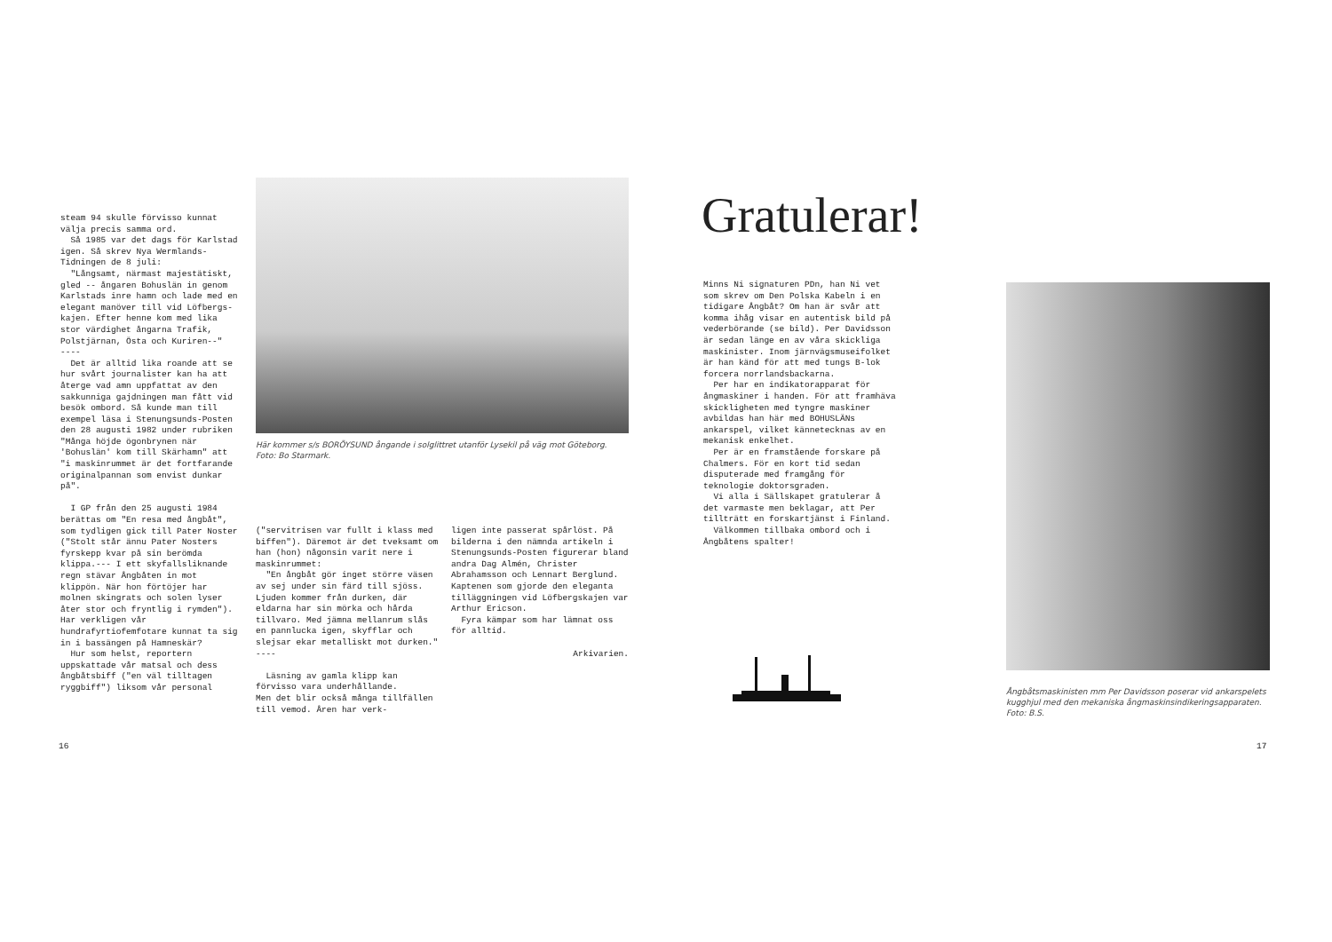steam 94 skulle förvisso kunnat välja precis samma ord.
Så 1985 var det dags för Karlstad igen. Så skrev Nya Wermlands-Tidningen de 8 juli:
"Långsamt, närmast majestätiskt, gled -- ångaren Bohuslän in genom Karlstads inre hamn och lade med en elegant manöver till vid Löfbergs-kajen. Efter henne kom med lika stor värdighet ångarna Trafik, Polstjärnan, Östa och Kuriren--"
----
Det är alltid lika roande att se hur svårt journalister kan ha att återge vad amn uppfattat av den sakkunniga gajdningen man fått vid besök ombord. Så kunde man till exempel läsa i Stenungsunds-Posten den 28 augusti 1982 under rubriken "Många höjde ögonbrynen när 'Bohuslän' kom till Skärhamn" att "i maskinrummet är det fortfarande originalpannan som envist dunkar på".
I GP från den 25 augusti 1984 berättas om "En resa med ångbåt", som tydligen gick till Pater Noster ("Stolt står ännu Pater Nosters fyrskepp kvar på sin berömda klippa.--- I ett skyfallsliknande regn stävar Ångbåten in mot klippön. När hon förtöjer har molnen skingrats och solen lyser åter stor och fryntlig i rymden"). Har verkligen vår hundrafyrtiofemfotare kunnat ta sig in i bassängen på Hamneskär?
Hur som helst, reportern uppskattade vår matsal och dess ångbåtsbiff ("en väl tilltagen ryggbiff") liksom vår personal
16
Här kommer s/s BORÖYSUND ångande i solglittret utanför Lysekil på väg mot Göteborg. Foto: Bo Starmark.
("servitrisen var fullt i klass med biffen"). Däremot är det tveksamt om han (hon) någonsin varit nere i maskinrummet:
"En ångbåt gör inget större väsen av sej under sin färd till sjöss. Ljuden kommer från durken, där eldarna har sin mörka och hårda tillvaro. Med jämna mellanrum slås en pannlucka igen, skyfflar och slejsar ekar metalliskt mot durken."
----
Läsning av gamla klipp kan förvisso vara underhållande.
Men det blir också många tillfällen till vemod. Åren har verk-
ligen inte passerat spårlöst. På bilderna i den nämnda artikeln i Stenungsunds-Posten figurerar bland andra Dag Almén, Christer Abrahamsson och Lennart Berglund. Kaptenen som gjorde den eleganta tilläggningen vid Löfbergskajen var Arthur Ericson.
Fyra kämpar som har lämnat oss för alltid.
Arkivarien.
Gratulerar!
Minns Ni signaturen PDn, han Ni vet som skrev om Den Polska Kabeln i en tidigare Ångbåt? Om han är svår att komma ihåg visar en autentisk bild på vederbörande (se bild). Per Davidsson är sedan länge en av våra skickliga maskinister. Inom järnvägsmuseifolket är han känd för att med tungs B-lok forcera norrlandsbackarna.
Per har en indikatorapparat för ångmaskiner i handen. För att framhäva skickligheten med tyngre maskiner avbildas han här med BOHUSLÄNs ankarspel, vilket kännetecknas av en mekanisk enkelhet.
Per är en framstående forskare på Chalmers. För en kort tid sedan disputerade med framgång för teknologie doktorsgraden.
Vi alla i Sällskapet gratulerar å det varmaste men beklagar, att Per tillträtt en forskartjänst i Finland.
Välkommen tillbaka ombord och i Ångbåtens spalter!
Ångbåtsmaskinisten mm Per Davidsson poserar vid ankarspelets kugghjul med den mekaniska ångmaskinsindikeringsapparaten. Foto: B.S.
17